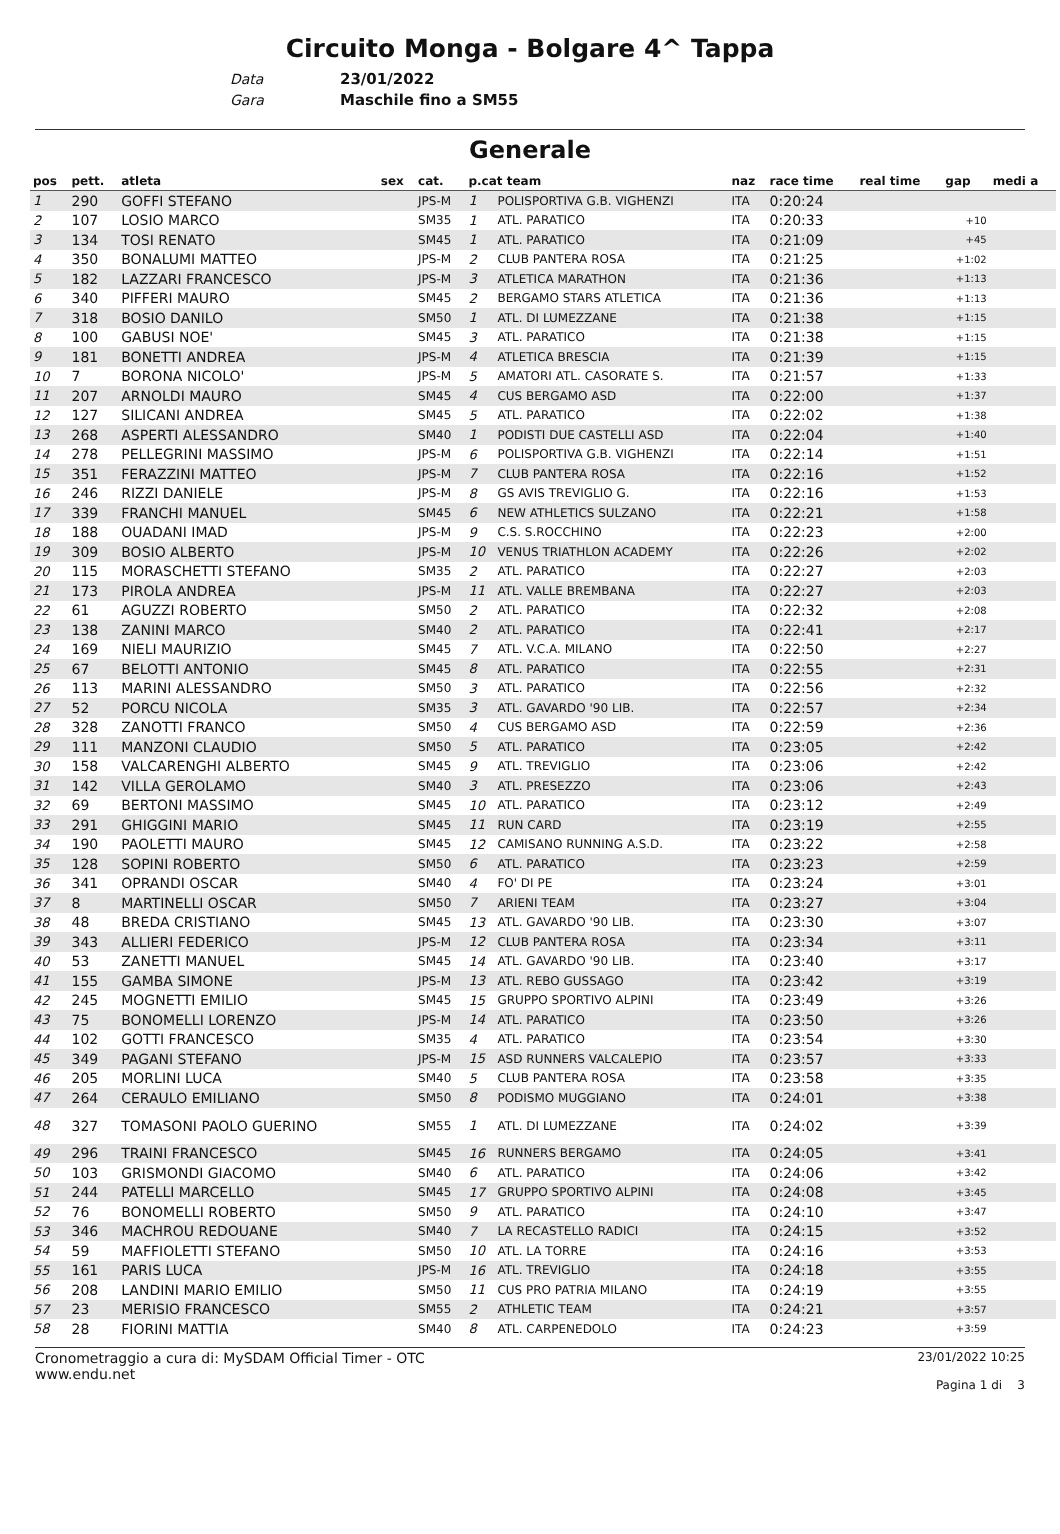Circuito Monga - Bolgare 4^ Tappa
Data 23/01/2022
Gara Maschile fino a SM55
Generale
| pos | pett. | atleta | sex | cat. | p.cat team | | naz | race time | real time | gap | medi a |
| --- | --- | --- | --- | --- | --- | --- | --- | --- | --- | --- | --- |
| 1 | 290 | GOFFI STEFANO | | JPS-M | 1 | POLISPORTIVA G.B. VIGHENZI | ITA | 0:20:24 | | | |
| 2 | 107 | LOSIO MARCO | | SM35 | 1 | ATL. PARATICO | ITA | 0:20:33 | | +10 | |
| 3 | 134 | TOSI RENATO | | SM45 | 1 | ATL. PARATICO | ITA | 0:21:09 | | +45 | |
| 4 | 350 | BONALUMI MATTEO | | JPS-M | 2 | CLUB PANTERA ROSA | ITA | 0:21:25 | | +1:02 | |
| 5 | 182 | LAZZARI FRANCESCO | | JPS-M | 3 | ATLETICA MARATHON | ITA | 0:21:36 | | +1:13 | |
| 6 | 340 | PIFFERI MAURO | | SM45 | 2 | BERGAMO STARS ATLETICA | ITA | 0:21:36 | | +1:13 | |
| 7 | 318 | BOSIO DANILO | | SM50 | 1 | ATL. DI LUMEZZANE | ITA | 0:21:38 | | +1:15 | |
| 8 | 100 | GABUSI NOE' | | SM45 | 3 | ATL. PARATICO | ITA | 0:21:38 | | +1:15 | |
| 9 | 181 | BONETTI ANDREA | | JPS-M | 4 | ATLETICA BRESCIA | ITA | 0:21:39 | | +1:15 | |
| 10 | 7 | BORONA NICOLO' | | JPS-M | 5 | AMATORI ATL. CASORATE S. | ITA | 0:21:57 | | +1:33 | |
| 11 | 207 | ARNOLDI MAURO | | SM45 | 4 | CUS BERGAMO ASD | ITA | 0:22:00 | | +1:37 | |
| 12 | 127 | SILICANI ANDREA | | SM45 | 5 | ATL. PARATICO | ITA | 0:22:02 | | +1:38 | |
| 13 | 268 | ASPERTI ALESSANDRO | | SM40 | 1 | PODISTI DUE CASTELLI ASD | ITA | 0:22:04 | | +1:40 | |
| 14 | 278 | PELLEGRINI MASSIMO | | JPS-M | 6 | POLISPORTIVA G.B. VIGHENZI | ITA | 0:22:14 | | +1:51 | |
| 15 | 351 | FERAZZINI MATTEO | | JPS-M | 7 | CLUB PANTERA ROSA | ITA | 0:22:16 | | +1:52 | |
| 16 | 246 | RIZZI DANIELE | | JPS-M | 8 | GS AVIS TREVIGLIO G. | ITA | 0:22:16 | | +1:53 | |
| 17 | 339 | FRANCHI MANUEL | | SM45 | 6 | NEW ATHLETICS SULZANO | ITA | 0:22:21 | | +1:58 | |
| 18 | 188 | OUADANI IMAD | | JPS-M | 9 | C.S. S.ROCCHINO | ITA | 0:22:23 | | +2:00 | |
| 19 | 309 | BOSIO ALBERTO | | JPS-M | 10 | VENUS TRIATHLON ACADEMY | ITA | 0:22:26 | | +2:02 | |
| 20 | 115 | MORASCHETTI STEFANO | | SM35 | 2 | ATL. PARATICO | ITA | 0:22:27 | | +2:03 | |
| 21 | 173 | PIROLA ANDREA | | JPS-M | 11 | ATL. VALLE BREMBANA | ITA | 0:22:27 | | +2:03 | |
| 22 | 61 | AGUZZI ROBERTO | | SM50 | 2 | ATL. PARATICO | ITA | 0:22:32 | | +2:08 | |
| 23 | 138 | ZANINI MARCO | | SM40 | 2 | ATL. PARATICO | ITA | 0:22:41 | | +2:17 | |
| 24 | 169 | NIELI MAURIZIO | | SM45 | 7 | ATL. V.C.A. MILANO | ITA | 0:22:50 | | +2:27 | |
| 25 | 67 | BELOTTI ANTONIO | | SM45 | 8 | ATL. PARATICO | ITA | 0:22:55 | | +2:31 | |
| 26 | 113 | MARINI ALESSANDRO | | SM50 | 3 | ATL. PARATICO | ITA | 0:22:56 | | +2:32 | |
| 27 | 52 | PORCU NICOLA | | SM35 | 3 | ATL. GAVARDO '90 LIB. | ITA | 0:22:57 | | +2:34 | |
| 28 | 328 | ZANOTTI FRANCO | | SM50 | 4 | CUS BERGAMO ASD | ITA | 0:22:59 | | +2:36 | |
| 29 | 111 | MANZONI CLAUDIO | | SM50 | 5 | ATL. PARATICO | ITA | 0:23:05 | | +2:42 | |
| 30 | 158 | VALCARENGHI ALBERTO | | SM45 | 9 | ATL. TREVIGLIO | ITA | 0:23:06 | | +2:42 | |
| 31 | 142 | VILLA GEROLAMO | | SM40 | 3 | ATL. PRESEZZO | ITA | 0:23:06 | | +2:43 | |
| 32 | 69 | BERTONI MASSIMO | | SM45 | 10 | ATL. PARATICO | ITA | 0:23:12 | | +2:49 | |
| 33 | 291 | GHIGGINI MARIO | | SM45 | 11 | RUN CARD | ITA | 0:23:19 | | +2:55 | |
| 34 | 190 | PAOLETTI MAURO | | SM45 | 12 | CAMISANO RUNNING A.S.D. | ITA | 0:23:22 | | +2:58 | |
| 35 | 128 | SOPINI ROBERTO | | SM50 | 6 | ATL. PARATICO | ITA | 0:23:23 | | +2:59 | |
| 36 | 341 | OPRANDI OSCAR | | SM40 | 4 | FO' DI PE | ITA | 0:23:24 | | +3:01 | |
| 37 | 8 | MARTINELLI OSCAR | | SM50 | 7 | ARIENI TEAM | ITA | 0:23:27 | | +3:04 | |
| 38 | 48 | BREDA CRISTIANO | | SM45 | 13 | ATL. GAVARDO '90 LIB. | ITA | 0:23:30 | | +3:07 | |
| 39 | 343 | ALLIERI FEDERICO | | JPS-M | 12 | CLUB PANTERA ROSA | ITA | 0:23:34 | | +3:11 | |
| 40 | 53 | ZANETTI MANUEL | | SM45 | 14 | ATL. GAVARDO '90 LIB. | ITA | 0:23:40 | | +3:17 | |
| 41 | 155 | GAMBA SIMONE | | JPS-M | 13 | ATL. REBO GUSSAGO | ITA | 0:23:42 | | +3:19 | |
| 42 | 245 | MOGNETTI EMILIO | | SM45 | 15 | GRUPPO SPORTIVO ALPINI | ITA | 0:23:49 | | +3:26 | |
| 43 | 75 | BONOMELLI LORENZO | | JPS-M | 14 | ATL. PARATICO | ITA | 0:23:50 | | +3:26 | |
| 44 | 102 | GOTTI FRANCESCO | | SM35 | 4 | ATL. PARATICO | ITA | 0:23:54 | | +3:30 | |
| 45 | 349 | PAGANI STEFANO | | JPS-M | 15 | ASD RUNNERS VALCALEPIO | ITA | 0:23:57 | | +3:33 | |
| 46 | 205 | MORLINI LUCA | | SM40 | 5 | CLUB PANTERA ROSA | ITA | 0:23:58 | | +3:35 | |
| 47 | 264 | CERAULO EMILIANO | | SM50 | 8 | PODISMO MUGGIANO | ITA | 0:24:01 | | +3:38 | |
| 48 | 327 | TOMASONI PAOLO GUERINO | | SM55 | 1 | ATL. DI LUMEZZANE | ITA | 0:24:02 | | +3:39 | |
| 49 | 296 | TRAINI FRANCESCO | | SM45 | 16 | RUNNERS BERGAMO | ITA | 0:24:05 | | +3:41 | |
| 50 | 103 | GRISMONDI GIACOMO | | SM40 | 6 | ATL. PARATICO | ITA | 0:24:06 | | +3:42 | |
| 51 | 244 | PATELLI MARCELLO | | SM45 | 17 | GRUPPO SPORTIVO ALPINI | ITA | 0:24:08 | | +3:45 | |
| 52 | 76 | BONOMELLI ROBERTO | | SM50 | 9 | ATL. PARATICO | ITA | 0:24:10 | | +3:47 | |
| 53 | 346 | MACHROU REDOUANE | | SM40 | 7 | LA RECASTELLO RADICI | ITA | 0:24:15 | | +3:52 | |
| 54 | 59 | MAFFIOLETTI STEFANO | | SM50 | 10 | ATL. LA TORRE | ITA | 0:24:16 | | +3:53 | |
| 55 | 161 | PARIS LUCA | | JPS-M | 16 | ATL. TREVIGLIO | ITA | 0:24:18 | | +3:55 | |
| 56 | 208 | LANDINI MARIO EMILIO | | SM50 | 11 | CUS PRO PATRIA MILANO | ITA | 0:24:19 | | +3:55 | |
| 57 | 23 | MERISIO FRANCESCO | | SM55 | 2 | ATHLETIC TEAM | ITA | 0:24:21 | | +3:57 | |
| 58 | 28 | FIORINI MATTIA | | SM40 | 8 | ATL. CARPENEDOLO | ITA | 0:24:23 | | +3:59 | |
Cronometraggio a cura di: MySDAM Official Timer - OTC
www.endu.net
23/01/2022 10:25
Pagina 1 di 3